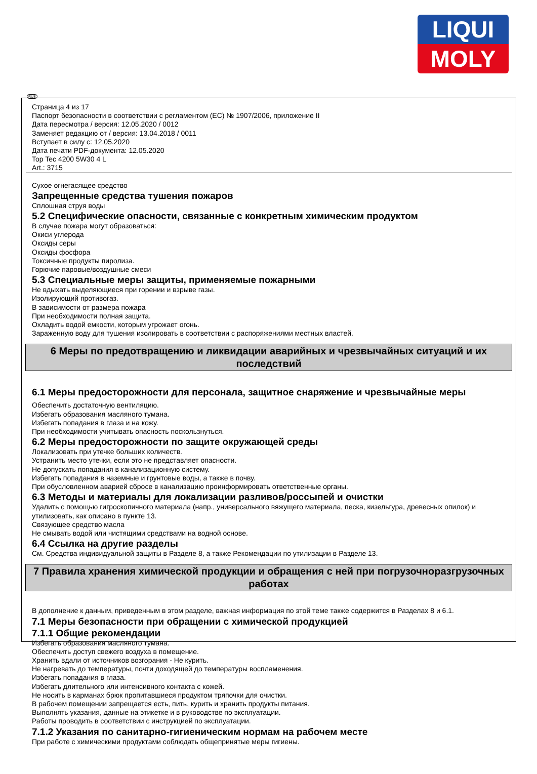LIQUI
MOLY
RUS
Страница 4 из 17
Паспорт безопасности в соответствии с регламентом (ЕС) № 1907/2006, приложение II
Дата пересмотра / версия: 12.05.2020 / 0012
Заменяет редакцию от / версия: 13.04.2018 / 0011
Вступает в силу с: 12.05.2020
Дата печати PDF-документа: 12.05.2020
Top Tec 4200 5W30 4 L
Art.: 3715
Сухое огнегасящее средство
Запрещенные средства тушения пожаров
Сплошная струя воды
5.2 Специфические опасности, связанные с конкретным химическим продуктом
В случае пожара могут образоваться:
Окиси углерода
Оксиды серы
Оксиды фосфора
Токсичные продукты пиролиза.
Горючие паровые/воздушные смеси
5.3 Специальные меры защиты, применяемые пожарными
Не вдыхать выделяющиеся при горении и взрыве газы.
Изолирующий противогаз.
В зависимости от размера пожара
При необходимости полная защита.
Охладить водой емкости, которым угрожает огонь.
Зараженную воду для тушения изолировать в соответствии с распоряжениями местных властей.
6 Меры по предотвращению и ликвидации аварийных и чрезвычайных ситуаций и их последствий
6.1 Меры предосторожности для персонала, защитное снаряжение и чрезвычайные меры
Обеспечить достаточную вентиляцию.
Избегать образования масляного тумана.
Избегать попадания в глаза и на кожу.
При необходимости учитывать опасность поскользнуться.
6.2 Меры предосторожности по защите окружающей среды
Локализовать при утечке больших количеств.
Устранить место утечки, если это не представляет опасности.
Не допускать попадания в канализационную систему.
Избегать попадания в наземные и грунтовые воды, а также в почву.
При обусловленном аварией сбросе в канализацию проинформировать ответственные органы.
6.3 Методы и материалы для локализации разливов/россыпей и очистки
Удалить с помощью гигроскопичного материала (напр., универсального вяжущего материала, песка, кизельгура, древесных опилок) и утилизовать, как описано в пункте 13.
Связующее средство масла
Не смывать водой или чистящими средствами на водной основе.
6.4 Ссылка на другие разделы
См. Средства индивидуальной защиты в Разделе 8, а также Рекомендации по утилизации в Разделе 13.
7 Правила хранения химической продукции и обращения с ней при погрузочноразгрузочных работах
В дополнение к данным, приведенным в этом разделе, важная информация по этой теме также содержится в Разделах 8 и 6.1.
7.1 Меры безопасности при обращении с химической продукцией
7.1.1 Общие рекомендации
Избегать образования масляного тумана.
Обеспечить доступ свежего воздуха в помещение.
Хранить вдали от источников возгорания - Не курить.
Не нагревать до температуры, почти доходящей до температуры воспламенения.
Избегать попадания в глаза.
Избегать длительного или интенсивного контакта с кожей.
Не носить в карманах брюк пропитавшиеся продуктом тряпочки для очистки.
В рабочем помещении запрещается есть, пить, курить и хранить продукты питания.
Выполнять указания, данные на этикетке и в руководстве по эксплуатации.
Работы проводить в соответствии с инструкцией по эксплуатации.
7.1.2 Указания по санитарно-гигиеническим нормам на рабочем месте
При работе с химическими продуктами соблюдать общепринятые меры гигиены.